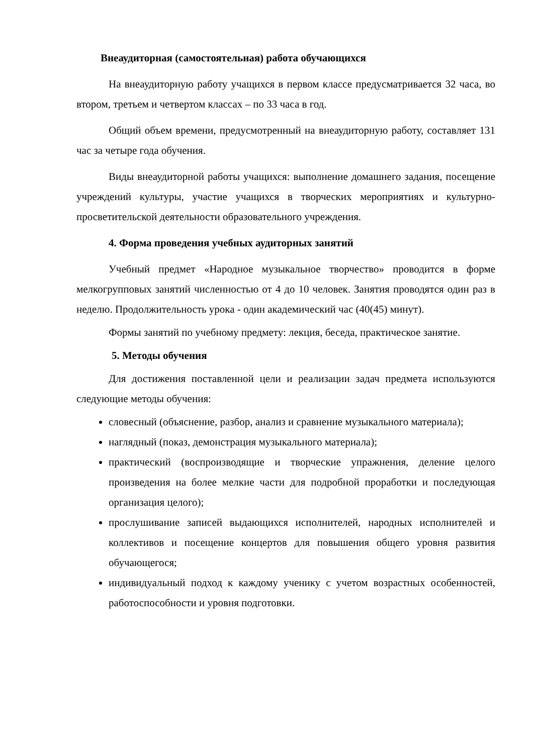Внеаудиторная (самостоятельная) работа обучающихся
На внеаудиторную работу учащихся в первом классе предусматривается 32 часа, во втором, третьем и четвертом классах – по 33 часа в год.
Общий объем времени, предусмотренный на внеаудиторную работу, составляет 131 час за четыре года обучения.
Виды внеаудиторной работы учащихся: выполнение домашнего задания, посещение учреждений культуры, участие учащихся в творческих мероприятиях и культурно-просветительской деятельности образовательного учреждения.
4. Форма проведения учебных аудиторных занятий
Учебный предмет «Народное музыкальное творчество» проводится в форме мелкогрупповых занятий численностью от 4 до 10 человек. Занятия проводятся один раз в неделю. Продолжительность урока - один академический час (40(45) минут).
Формы занятий по учебному предмету: лекция, беседа, практическое занятие.
5. Методы обучения
Для достижения поставленной цели и реализации задач предмета используются следующие методы обучения:
словесный (объяснение, разбор, анализ и сравнение музыкального материала);
наглядный (показ, демонстрация музыкального материала);
практический (воспроизводящие и творческие упражнения, деление целого произведения на более мелкие части для подробной проработки и последующая организация целого);
прослушивание записей выдающихся исполнителей, народных исполнителей и коллективов и посещение концертов для повышения общего уровня развития обучающегося;
индивидуальный подход к каждому ученику с учетом возрастных особенностей, работоспособности и уровня подготовки.